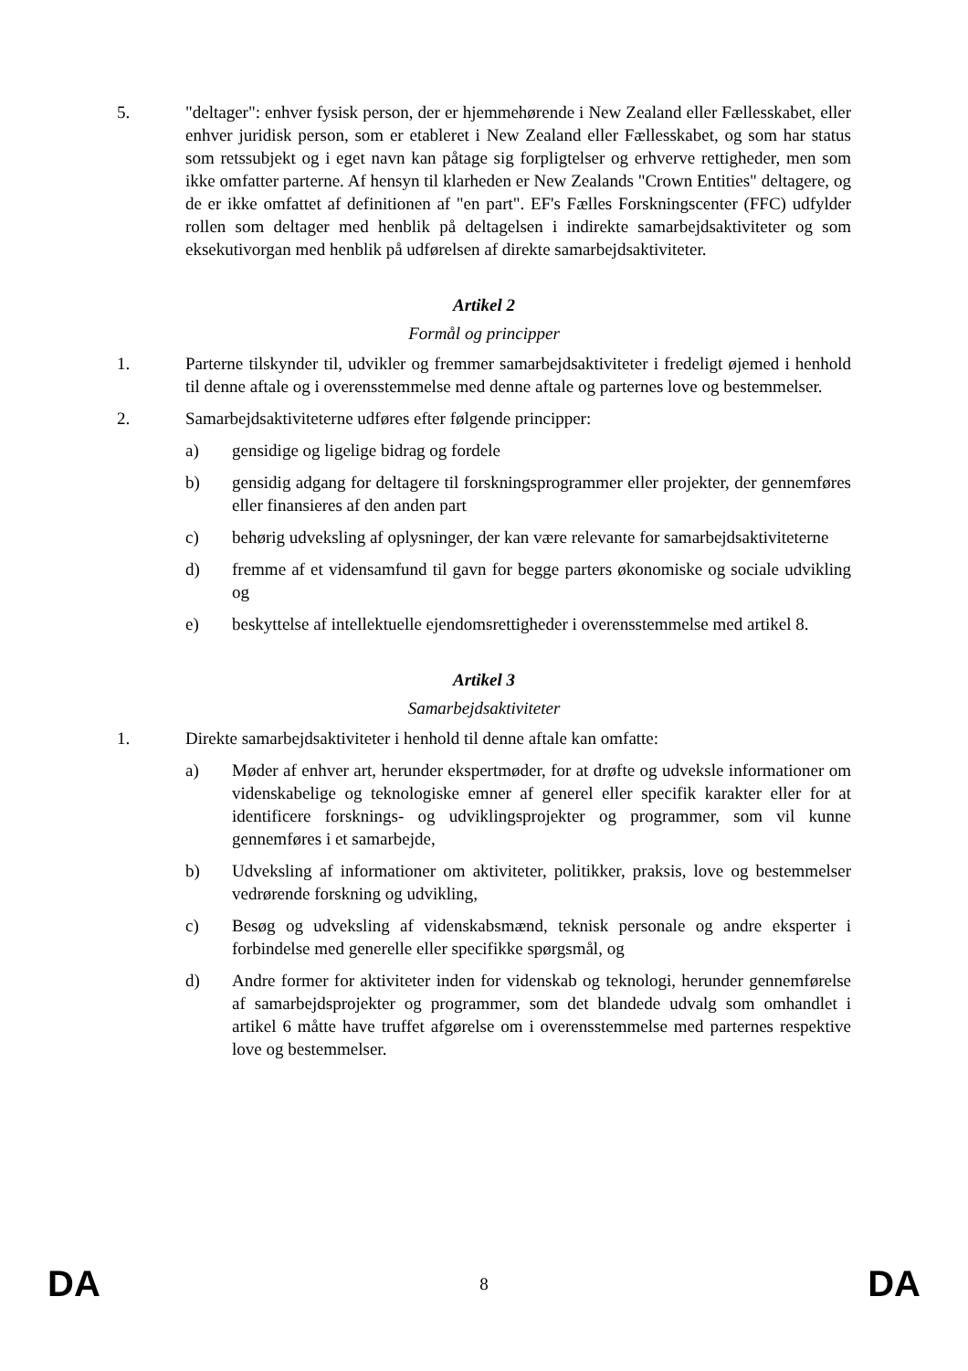5. "deltager": enhver fysisk person, der er hjemmehørende i New Zealand eller Fællesskabet, eller enhver juridisk person, som er etableret i New Zealand eller Fællesskabet, og som har status som retssubjekt og i eget navn kan påtage sig forpligtelser og erhverve rettigheder, men som ikke omfatter parterne. Af hensyn til klarheden er New Zealands "Crown Entities" deltagere, og de er ikke omfattet af definitionen af "en part". EF's Fælles Forskningscenter (FFC) udfylder rollen som deltager med henblik på deltagelsen i indirekte samarbejdsaktiviteter og som eksekutivorgan med henblik på udførelsen af direkte samarbejdsaktiviteter.
Artikel 2
Formål og principper
1. Parterne tilskynder til, udvikler og fremmer samarbejdsaktiviteter i fredeligt øjemed i henhold til denne aftale og i overensstemmelse med denne aftale og parternes love og bestemmelser.
2. Samarbejdsaktiviteterne udføres efter følgende principper:
a) gensidige og ligelige bidrag og fordele
b) gensidig adgang for deltagere til forskningsprogrammer eller projekter, der gennemføres eller finansieres af den anden part
c) behørig udveksling af oplysninger, der kan være relevante for samarbejdsaktiviteterne
d) fremme af et vidensamfund til gavn for begge parters økonomiske og sociale udvikling og
e) beskyttelse af intellektuelle ejendomsrettigheder i overensstemmelse med artikel 8.
Artikel 3
Samarbejdsaktiviteter
1. Direkte samarbejdsaktiviteter i henhold til denne aftale kan omfatte:
a) Møder af enhver art, herunder ekspertmøder, for at drøfte og udveksle informationer om videnskabelige og teknologiske emner af generel eller specifik karakter eller for at identificere forsknings- og udviklingsprojekter og programmer, som vil kunne gennemføres i et samarbejde,
b) Udveksling af informationer om aktiviteter, politikker, praksis, love og bestemmelser vedrørende forskning og udvikling,
c) Besøg og udveksling af videnskabsmænd, teknisk personale og andre eksperter i forbindelse med generelle eller specifikke spørgsmål, og
d) Andre former for aktiviteter inden for videnskab og teknologi, herunder gennemførelse af samarbejdsprojekter og programmer, som det blandede udvalg som omhandlet i artikel 6 måtte have truffet afgørelse om i overensstemmelse med parternes respektive love og bestemmelser.
DA 8 DA